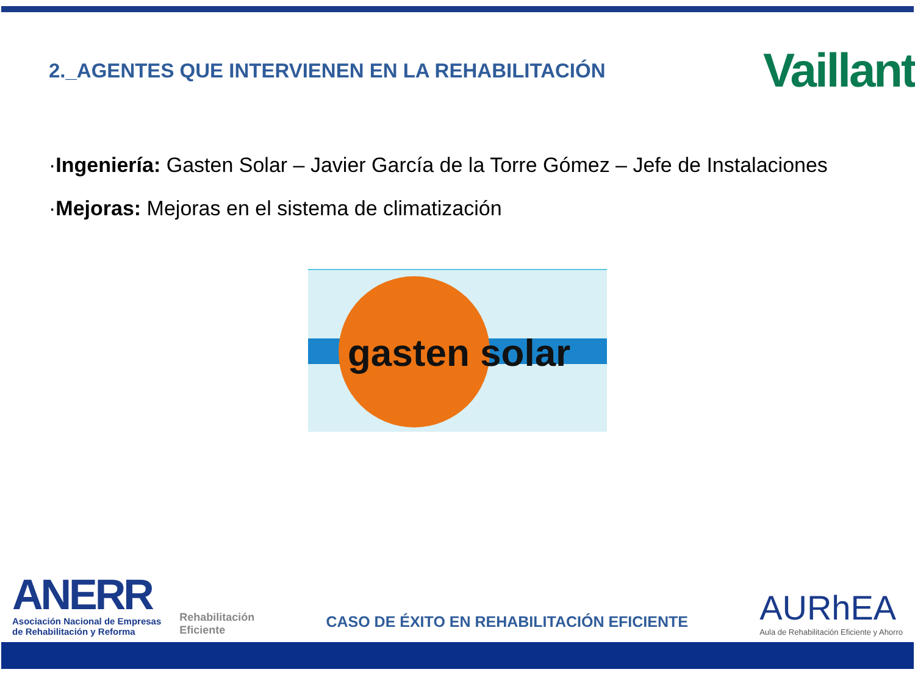2._AGENTES QUE INTERVIENEN EN LA REHABILITACIÓN
Vaillant
·Ingeniería: Gasten Solar – Javier García de la Torre Gómez – Jefe de Instalaciones
·Mejoras: Mejoras en el sistema de climatización
gasten solar
ANERR
Asociación Nacional de Empresas
de Rehabilitación y Reforma
Rehabilitación
Eficiente
CASO DE ÉXITO EN REHABILITACIÓN EFICIENTE
AURhEA
Aula de Rehabilitación Eficiente y Ahorro